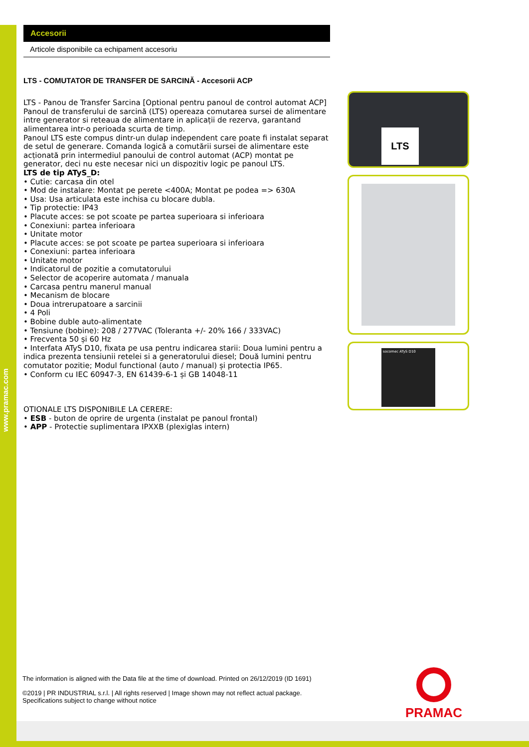www.pramac.com
Accesorii
Articole disponibile ca echipament accesoriu
LTS - COMUTATOR DE TRANSFER DE SARCINĂ - Accesorii ACP
LTS - Panou de Transfer Sarcina [Optional pentru panoul de control automat ACP]
Panoul de transferului de sarcină (LTS) opereaza comutarea sursei de alimentare intre generator si reteaua de alimentare in aplicații de rezerva, garantand alimentarea intr-o perioada scurta de timp.
Panoul LTS este compus dintr-un dulap independent care poate fi instalat separat de setul de generare. Comanda logică a comutării sursei de alimentare este acționată prin intermediul panoului de control automat (ACP) montat pe generator, deci nu este necesar nici un dispozitiv logic pe panoul LTS.
LTS de tip ATyS_D:
• Cutie: carcasa din otel
• Mod de instalare: Montat pe perete <400A; Montat pe podea => 630A
• Usa: Usa articulata este inchisa cu blocare dubla.
• Tip protectie: IP43
• Placute acces: se pot scoate pe partea superioara si inferioara
• Conexiuni: partea inferioara
• Unitate motor
• Placute acces: se pot scoate pe partea superioara si inferioara
• Conexiuni: partea inferioara
• Unitate motor
• Indicatorul de pozitie a comutatorului
• Selector de acoperire automata / manuala
• Carcasa pentru manerul manual
• Mecanism de blocare
• Doua intrerupatoare a sarcinii
• 4 Poli
• Bobine duble auto-alimentate
• Tensiune (bobine): 208 / 277VAC (Toleranta +/- 20% 166 / 333VAC)
• Frecventa 50 și 60 Hz
• Interfata ATyS D10, fixata pe usa pentru indicarea starii: Doua lumini pentru a indica prezenta tensiunii retelei si a generatorului diesel; Două lumini pentru comutator pozitie; Modul functional (auto / manual) și protectia IP65.
• Conform cu IEC 60947-3, EN 61439-6-1 și GB 14048-11
OTIONALE LTS DISPONIBILE LA CERERE:
• ESB - buton de oprire de urgenta (instalat pe panoul frontal)
• APP - Protectie suplimentara IPXXB (plexiglas intern)
LTS
socomec ATyS D10
The information is aligned with the Data file at the time of download. Printed on 26/12/2019 (ID 1691)
©2019 | PR INDUSTRIAL s.r.l. | All rights reserved | Image shown may not reflect actual package. Specifications subject to change without notice
PRAMAC